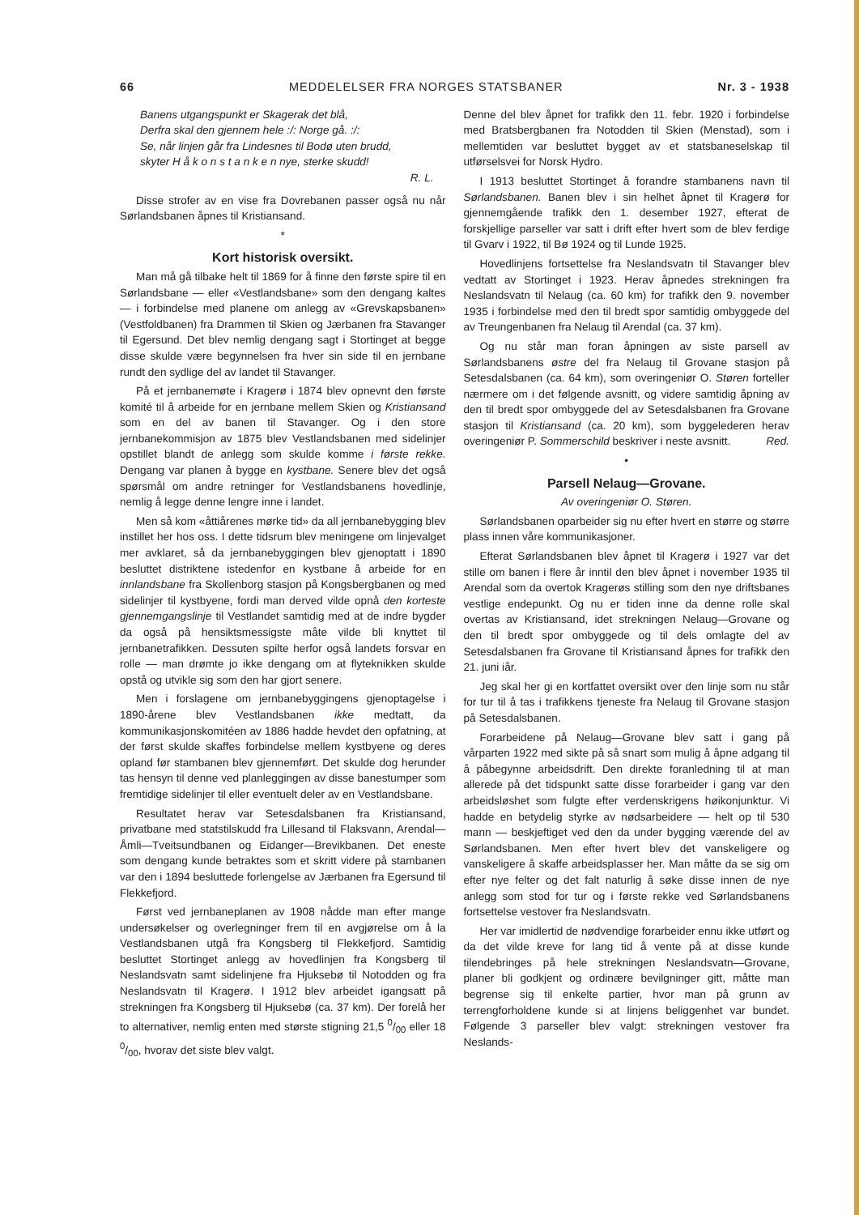66 MEDDELELSER FRA NORGES STATSBANER Nr. 3 - 1938
Banens utgangspunkt er Skagerak det blå,
Derfra skal den gjennem hele :/: Norge gå. :/:
Se, når linjen går fra Lindesnes til Bodø uten brudd,
skyter H å k o n s t a n k e n nye, sterke skudd!
R. L.
Disse strofer av en vise fra Dovrebanen passer også nu når Sørlandsbanen åpnes til Kristiansand.
*
Kort historisk oversikt.
Man må gå tilbake helt til 1869 for å finne den første spire til en Sørlandsbane — eller «Vestlandsbane» som den dengang kaltes — i forbindelse med planene om anlegg av «Grevskapsbanen» (Vestfoldbanen) fra Drammen til Skien og Jærbanen fra Stavanger til Egersund. Det blev nemlig dengang sagt i Stortinget at begge disse skulde være begynnelsen fra hver sin side til en jernbane rundt den sydlige del av landet til Stavanger.
På et jernbanemøte i Kragerø i 1874 blev opnevnt den første komité til å arbeide for en jernbane mellem Skien og Kristiansand som en del av banen til Stavanger. Og i den store jernbanekommisjon av 1875 blev Vestlandsbanen med sidelinjer opstillet blandt de anlegg som skulde komme i første rekke. Dengang var planen å bygge en kystbane. Senere blev det også spørsmål om andre retninger for Vestlandsbanens hovedlinje, nemlig å legge denne lengre inne i landet.
Men så kom «åttiårenes mørke tid» da all jernbanebygging blev instillet her hos oss. I dette tidsrum blev meningene om linjevalget mer avklaret, så da jernbanebyggingen blev gjenoptatt i 1890 besluttet distriktene istedenfor en kystbane å arbeide for en innlandsbane fra Skollenborg stasjon på Kongsbergbanen og med sidelinjer til kystbyene, fordi man derved vilde opnå den korteste gjennemgangslinje til Vestlandet samtidig med at de indre bygder da også på hensiktsmessigste måte vilde bli knyttet til jernbanetrafikken. Dessuten spilte herfor også landets forsvar en rolle — man drømte jo ikke dengang om at flyteknikken skulde opstå og utvikle sig som den har gjort senere.
Men i forslagene om jernbanebyggingens gjenoptagelse i 1890-årene blev Vestlandsbanen ikke medtatt, da kommunikasjonskomitéen av 1886 hadde hevdet den opfatning, at der først skulde skaffes forbindelse mellem kystbyene og deres opland før stambanen blev gjennemført. Det skulde dog herunder tas hensyn til denne ved planleggingen av disse banestumper som fremtidige sidelinjer til eller eventuelt deler av en Vestlandsbane.
Resultatet herav var Setesdalsbanen fra Kristiansand, privatbane med statstilskudd fra Lillesand til Flaksvann, Arendal—Åmli—Tveitsundbanen og Eidanger—Brevikbanen. Det eneste som dengang kunde betraktes som et skritt videre på stambanen var den i 1894 besluttede forlengelse av Jærbanen fra Egersund til Flekkefjord.
Først ved jernbaneplanen av 1908 nådde man efter mange undersøkelser og overlegninger frem til en avgjørelse om å la Vestlandsbanen utgå fra Kongsberg til Flekkefjord. Samtidig besluttet Stortinget anlegg av hovedlinjen fra Kongsberg til Neslandsvatn samt sidelinjene fra Hjuksebø til Notodden og fra Neslandsvatn til Kragerø. I 1912 blev arbeidet igangsatt på strekningen fra Kongsberg til Hjuksebø (ca. 37 km). Der forelå her to alternativer, nemlig enten med største stigning 21,5 0/00 eller 18 0/00, hvorav det siste blev valgt.
Denne del blev åpnet for trafikk den 11. febr. 1920 i forbindelse med Bratsbergbanen fra Notodden til Skien (Menstad), som i mellemtiden var besluttet bygget av et statsbaneselskap til utførselsvei for Norsk Hydro.
I 1913 besluttet Stortinget å forandre stambanens navn til Sørlandsbanen. Banen blev i sin helhet åpnet til Kragerø for gjennemgående trafikk den 1. desember 1927, efterat de forskjellige parseller var satt i drift efter hvert som de blev ferdige til Gvarv i 1922, til Bø 1924 og til Lunde 1925.
Hovedlinjens fortsettelse fra Neslandsvatn til Stavanger blev vedtatt av Stortinget i 1923. Herav åpnedes strekningen fra Neslandsvatn til Nelaug (ca. 60 km) for trafikk den 9. november 1935 i forbindelse med den til bredt spor samtidig ombyggede del av Treungenbanen fra Nelaug til Arendal (ca. 37 km).
Og nu står man foran åpningen av siste parsell av Sørlandsbanens østre del fra Nelaug til Grovane stasjon på Setesdalsbanen (ca. 64 km), som overingeniør O. Støren forteller nærmere om i det følgende avsnitt, og videre samtidig åpning av den til bredt spor ombyggede del av Setesdalsbanen fra Grovane stasjon til Kristiansand (ca. 20 km), som byggelederen herav overingeniør P. Sommerschild beskriver i neste avsnitt. Red.
•
Parsell Nelaug—Grovane.
Av overingeniør O. Støren.
Sørlandsbanen oparbeider sig nu efter hvert en større og større plass innen våre kommunikasjoner.
Efterat Sørlandsbanen blev åpnet til Kragerø i 1927 var det stille om banen i flere år inntil den blev åpnet i november 1935 til Arendal som da overtok Kragerøs stilling som den nye driftsbanes vestlige endepunkt. Og nu er tiden inne da denne rolle skal overtas av Kristiansand, idet strekningen Nelaug—Grovane og den til bredt spor ombyggede og til dels omlagte del av Setesdalsbanen fra Grovane til Kristiansand åpnes for trafikk den 21. juni iår.
Jeg skal her gi en kortfattet oversikt over den linje som nu står for tur til å tas i trafikkens tjeneste fra Nelaug til Grovane stasjon på Setesdalsbanen.
Forarbeidene på Nelaug—Grovane blev satt i gang på vårparten 1922 med sikte på så snart som mulig å åpne adgang til å påbegynne arbeidsdrift. Den direkte foranledning til at man allerede på det tidspunkt satte disse forarbeider i gang var den arbeidsløshet som fulgte efter verdenskrigens høikonjunktur. Vi hadde en betydelig styrke av nødsarbeidere — helt op til 530 mann — beskjeftiget ved den da under bygging værende del av Sørlandsbanen. Men efter hvert blev det vanskeligere og vanskeligere å skaffe arbeidsplasser her. Man måtte da se sig om efter nye felter og det falt naturlig å søke disse innen de nye anlegg som stod for tur og i første rekke ved Sørlandsbanens fortsettelse vestover fra Neslandsvatn.
Her var imidlertid de nødvendige forarbeider ennu ikke utført og da det vilde kreve for lang tid å vente på at disse kunde tilendebringes på hele strekningen Neslandsvatn—Grovane, planer bli godkjent og ordinære bevilgninger gitt, måtte man begrense sig til enkelte partier, hvor man på grunn av terrengforholdene kunde si at linjens beliggenhet var bundet. Følgende 3 parseller blev valgt: strekningen vestover fra Neslands-